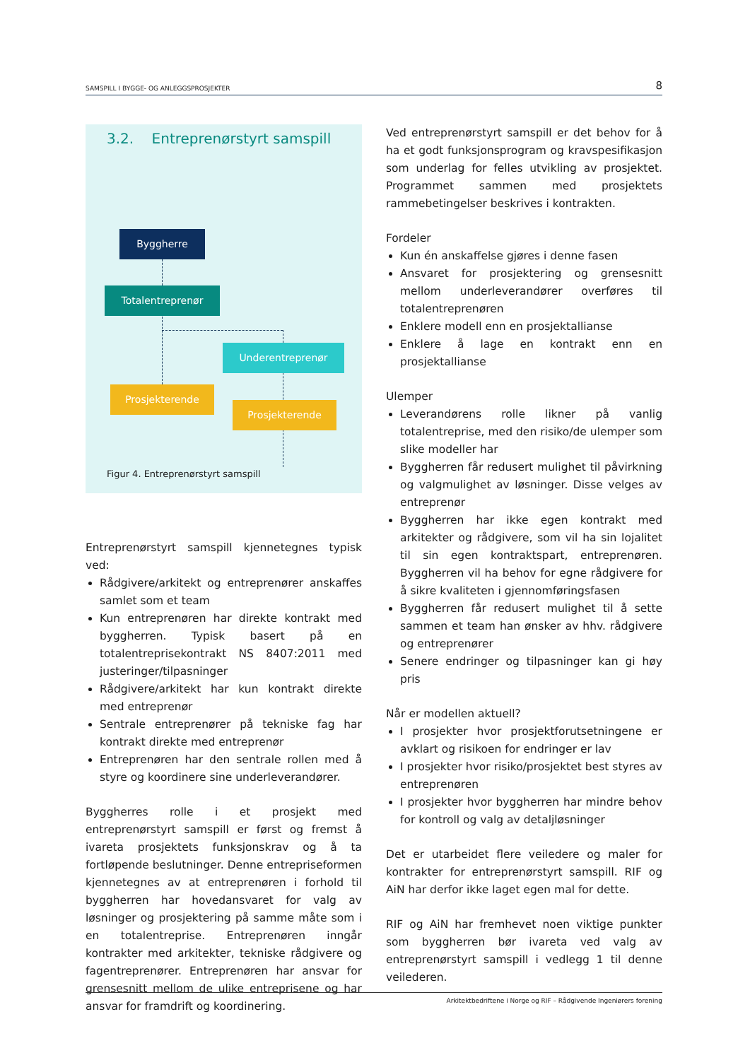SAMSPILL I BYGGE- OG ANLEGGSPROSJEKTER 8
3.2. Entreprenørstyrt samspill
Byggherre
Totalentreprenør
Underentreprenør
Prosjekterende
Prosjekterende
Figur 4. Entreprenørstyrt samspill
Entreprenørstyrt samspill kjennetegnes typisk ved:
Rådgivere/arkitekt og entreprenører anskaffes samlet som et team
Kun entreprenøren har direkte kontrakt med byggherren. Typisk basert på en totalentreprisekontrakt NS 8407:2011 med justeringer/tilpasninger
Rådgivere/arkitekt har kun kontrakt direkte med entreprenør
Sentrale entreprenører på tekniske fag har kontrakt direkte med entreprenør
Entreprenøren har den sentrale rollen med å styre og koordinere sine underleverandører.
Byggherres rolle i et prosjekt med entreprenørstyrt samspill er først og fremst å ivareta prosjektets funksjonskrav og å ta fortløpende beslutninger. Denne entrepriseformen kjennetegnes av at entreprenøren i forhold til byggherren har hovedansvaret for valg av løsninger og prosjektering på samme måte som i en totalentreprise. Entreprenøren inngår kontrakter med arkitekter, tekniske rådgivere og fagentreprenører. Entreprenøren har ansvar for grensesnitt mellom de ulike entreprisene og har ansvar for framdrift og koordinering.
Ved entreprenørstyrt samspill er det behov for å ha et godt funksjonsprogram og kravspesifikasjon som underlag for felles utvikling av prosjektet. Programmet sammen med prosjektets rammebetingelser beskrives i kontrakten.
Fordeler
Kun én anskaffelse gjøres i denne fasen
Ansvaret for prosjektering og grensesnitt mellom underleverandører overføres til totalentreprenøren
Enklere modell enn en prosjektallianse
Enklere å lage en kontrakt enn en prosjektallianse
Ulemper
Leverandørens rolle likner på vanlig totalentreprise, med den risiko/de ulemper som slike modeller har
Byggherren får redusert mulighet til påvirkning og valgmulighet av løsninger. Disse velges av entreprenør
Byggherren har ikke egen kontrakt med arkitekter og rådgivere, som vil ha sin lojalitet til sin egen kontraktspart, entreprenøren. Byggherren vil ha behov for egne rådgivere for å sikre kvaliteten i gjennomføringsfasen
Byggherren får redusert mulighet til å sette sammen et team han ønsker av hhv. rådgivere og entreprenører
Senere endringer og tilpasninger kan gi høy pris
Når er modellen aktuell?
I prosjekter hvor prosjektforutsetningene er avklart og risikoen for endringer er lav
I prosjekter hvor risiko/prosjektet best styres av entreprenøren
I prosjekter hvor byggherren har mindre behov for kontroll og valg av detaljløsninger
Det er utarbeidet flere veiledere og maler for kontrakter for entreprenørstyrt samspill. RIF og AiN har derfor ikke laget egen mal for dette.
RIF og AiN har fremhevet noen viktige punkter som byggherren bør ivareta ved valg av entreprenørstyrt samspill i vedlegg 1 til denne veilederen.
Arkitektbedriftene i Norge og RIF – Rådgivende Ingeniørers forening